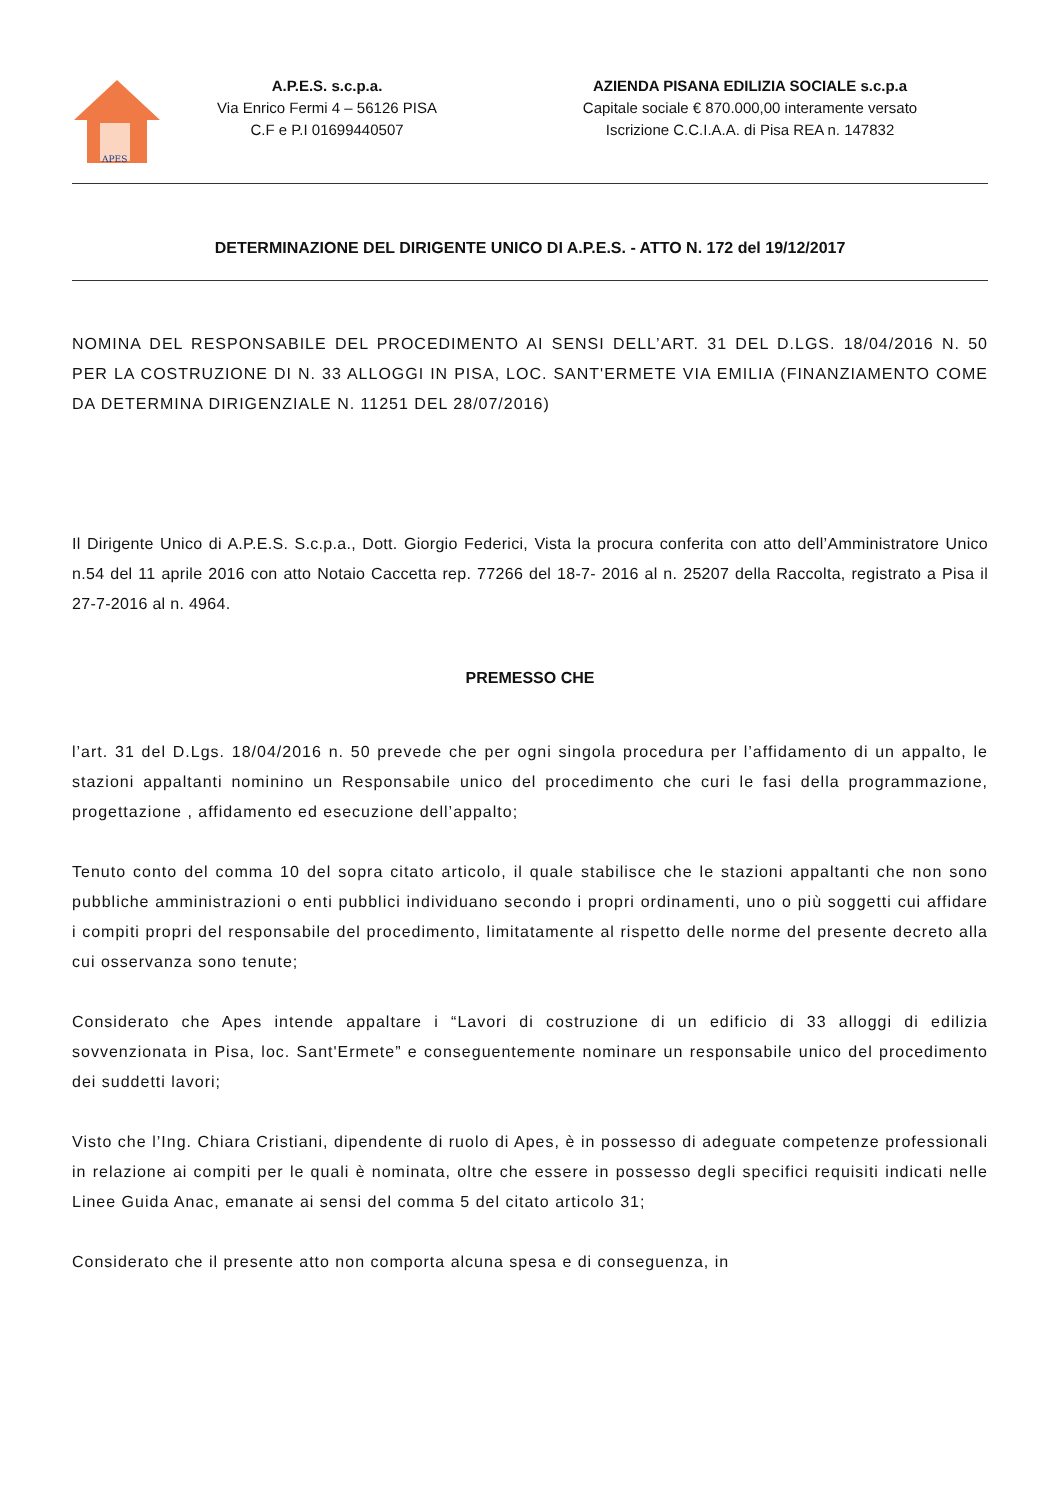APES
A.P.E.S. s.c.p.a.
Via Enrico Fermi 4 – 56126 PISA
C.F e P.I 01699440507
AZIENDA PISANA EDILIZIA SOCIALE s.c.p.a
Capitale sociale € 870.000,00 interamente versato
Iscrizione C.C.I.A.A. di Pisa REA n. 147832
DETERMINAZIONE DEL DIRIGENTE UNICO DI A.P.E.S. - ATTO N. 172 del 19/12/2017
NOMINA DEL RESPONSABILE DEL PROCEDIMENTO AI SENSI DELL’ART. 31 DEL D.LGS. 18/04/2016 N. 50 PER LA COSTRUZIONE DI N. 33 ALLOGGI IN PISA, LOC. SANT'ERMETE VIA EMILIA (FINANZIAMENTO COME DA DETERMINA DIRIGENZIALE N. 11251 DEL 28/07/2016)
Il Dirigente Unico di A.P.E.S. S.c.p.a., Dott. Giorgio Federici, Vista la procura conferita con atto dell’Amministratore Unico n.54 del 11 aprile 2016 con atto Notaio Caccetta rep. 77266 del 18-7- 2016 al n. 25207 della Raccolta, registrato a Pisa il 27-7-2016 al n. 4964.
PREMESSO CHE
l’art. 31 del D.Lgs. 18/04/2016 n. 50 prevede che per ogni singola procedura per l’affidamento di un appalto, le stazioni appaltanti nominino un Responsabile unico del procedimento che curi le fasi della programmazione, progettazione , affidamento ed esecuzione dell’appalto;
Tenuto conto del comma 10 del sopra citato articolo, il quale stabilisce che le stazioni appaltanti che non sono pubbliche amministrazioni o enti pubblici individuano secondo i propri ordinamenti, uno o più soggetti cui affidare i compiti propri del responsabile del procedimento, limitatamente al rispetto delle norme del presente decreto alla cui osservanza sono tenute;
Considerato che Apes intende appaltare i “Lavori di costruzione di un edificio di 33 alloggi di edilizia sovvenzionata in Pisa, loc. Sant'Ermete” e conseguentemente nominare un responsabile unico del procedimento dei suddetti lavori;
Visto che l’Ing. Chiara Cristiani, dipendente di ruolo di Apes, è in possesso di adeguate competenze professionali in relazione ai compiti per le quali è nominata, oltre che essere in possesso degli specifici requisiti indicati nelle Linee Guida Anac, emanate ai sensi del comma 5 del citato articolo 31;
Considerato che il presente atto non comporta alcuna spesa e di conseguenza, in